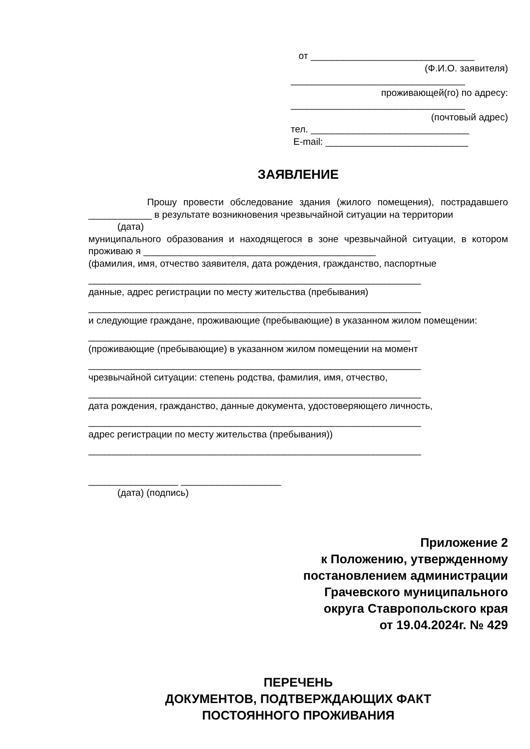от _______________________________
(Ф.И.О. заявителя)
_________________________________
проживающей(го) по адресу:
_________________________________
(почтовый адрес)
тел. ______________________________
E-mail: ___________________________
ЗАЯВЛЕНИЕ
Прошу провести обследование здания (жилого помещения), пострадавшего ____________ в результате возникновения чрезвычайной ситуации на территории
(дата)
муниципального образования и находящегося в зоне чрезвычайной ситуации, в котором проживаю я ____________________________________________
(фамилия, имя, отчество заявителя, дата рождения, гражданство, паспортные
_______________________________________________________________
данные, адрес регистрации по месту жительства (пребывания)
_______________________________________________________________
и следующие граждане, проживающие (пребывающие) в указанном жилом помещении:
_____________________________________________________________
(проживающие (пребывающие) в указанном жилом помещении на момент
_______________________________________________________________
чрезвычайной ситуации: степень родства, фамилия, имя, отчество,
_______________________________________________________________
дата рождения, гражданство, данные документа, удостоверяющего личность,
_______________________________________________________________
адрес регистрации по месту жительства (пребывания))
_______________________________________________________________
_________________ ___________________
(дата) (подпись)
Приложение 2
к Положению, утвержденному
постановлением администрации
Грачевского муниципального
округа Ставропольского края
от 19.04.2024г. № 429
ПЕРЕЧЕНЬ
ДОКУМЕНТОВ, ПОДТВЕРЖДАЮЩИХ ФАКТ
ПОСТОЯННОГО ПРОЖИВАНИЯ